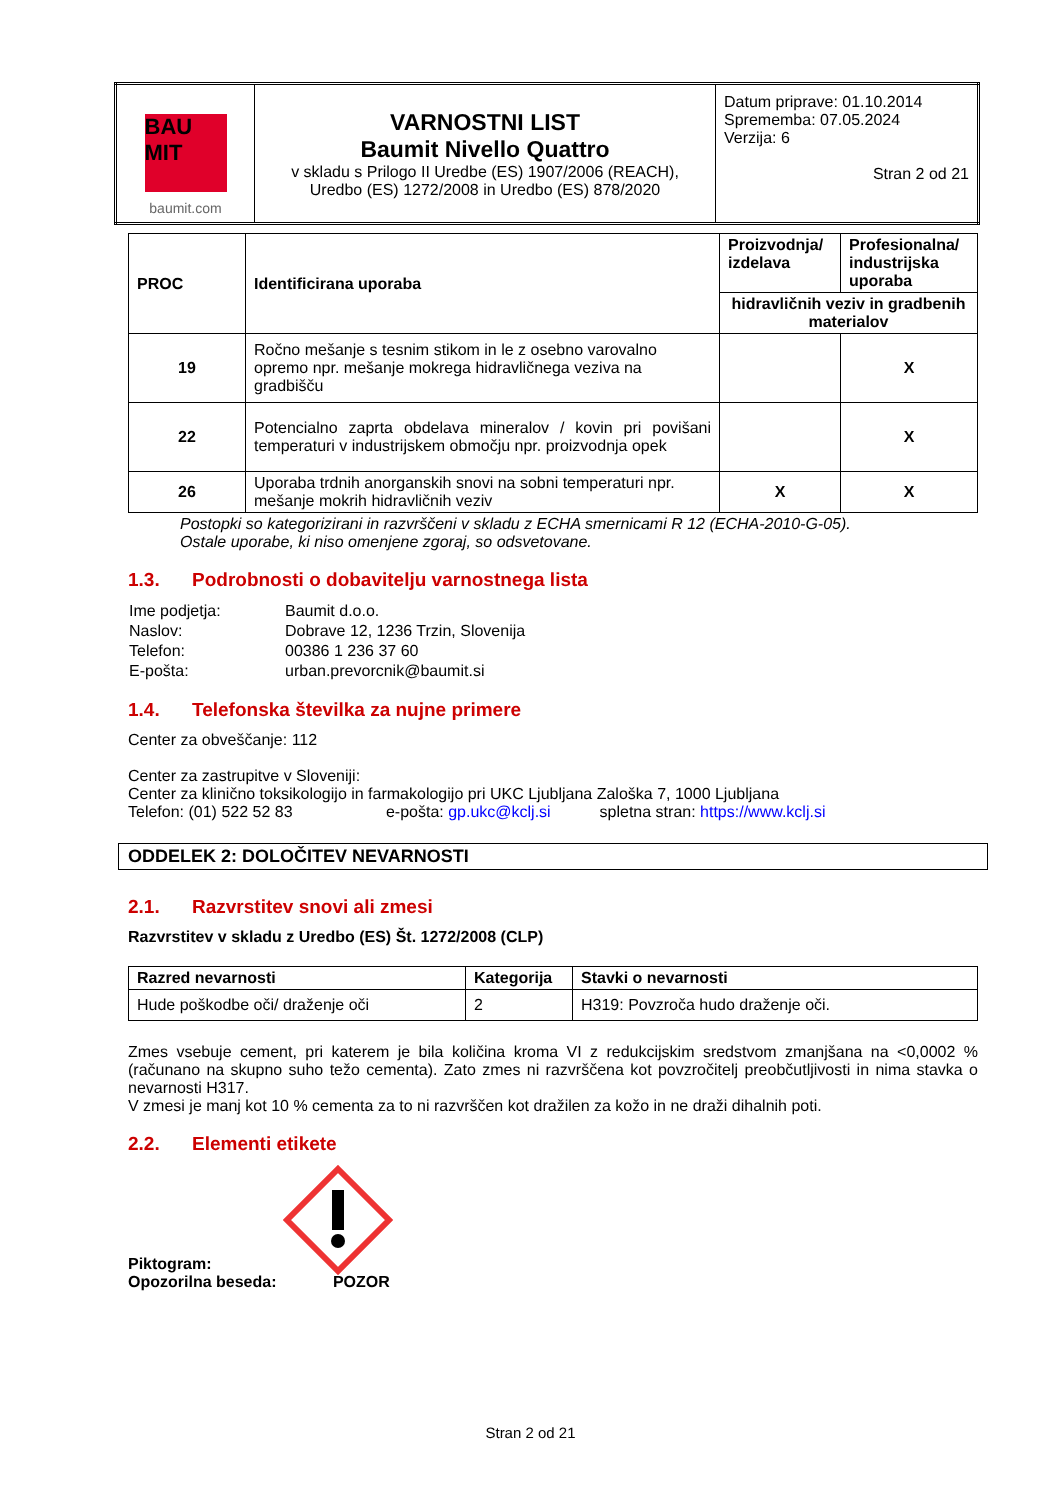| BAU MIT baumit.com | VARNOSTNI LIST Baumit Nivello Quattro v skladu s Prilogo II Uredbe (ES) 1907/2006 (REACH), Uredbo (ES) 1272/2008 in Uredbo (ES) 878/2020 | Datum priprave: 01.10.2014 Sprememba: 07.05.2024 Verzija: 6 Stran 2 od 21 |
| PROC | Identificirana uporaba | Proizvodnja/ izdelava | Profesionalna/ industrijska uporaba |
| --- | --- | --- | --- |
| | | hidravličnih veziv in gradbenih materialov | |
| 19 | Ročno mešanje s tesnim stikom in le z osebno varovalno opremo npr. mešanje mokrega hidravličnega veziva na gradbišču | | X |
| 22 | Potencialno zaprta obdelava mineralov / kovin pri povišani temperaturi v industrijskem območju npr. proizvodnja opek | | X |
| 26 | Uporaba trdnih anorganskih snovi na sobni temperaturi npr. mešanje mokrih hidravličnih veziv | X | X |
Postopki so kategorizirani in razvrščeni v skladu z ECHA smernicami R 12 (ECHA-2010-G-05).
Ostale uporabe, ki niso omenjene zgoraj, so odsvetovane.
1.3. Podrobnosti o dobavitelju varnostnega lista
| Ime podjetja: | Baumit d.o.o. |
| Naslov: | Dobrave 12, 1236 Trzin, Slovenija |
| Telefon: | 00386 1 236 37 60 |
| E-pošta: | urban.prevorcnik@baumit.si |
1.4. Telefonska številka za nujne primere
Center za obveščanje: 112
Center za zastrupitve v Sloveniji:
Center za klinično toksikologijo in farmakologijo pri UKC Ljubljana Zaloška 7, 1000 Ljubljana
Telefon: (01) 522 52 83 e-pošta: gp.ukc@kclj.si spletna stran: https://www.kclj.si
ODDELEK 2: DOLOČITEV NEVARNOSTI
2.1. Razvrstitev snovi ali zmesi
Razvrstitev v skladu z Uredbo (ES) Št. 1272/2008 (CLP)
| Razred nevarnosti | Kategorija | Stavki o nevarnosti |
| --- | --- | --- |
| Hude poškodbe oči/ draženje oči | 2 | H319: Povzroča hudo draženje oči. |
Zmes vsebuje cement, pri katerem je bila količina kroma VI z redukcijskim sredstvom zmanjšana na <0,0002 % (računano na skupno suho težo cementa). Zato zmes ni razvrščena kot povzročitelj preobčutljivosti in nima stavka o nevarnosti H317.
V zmesi je manj kot 10 % cementa za to ni razvrščen kot dražilen za kožo in ne draži dihalnih poti.
2.2. Elementi etikete
Piktogram:
Opozorilna beseda: POZOR
Stran 2 od 21